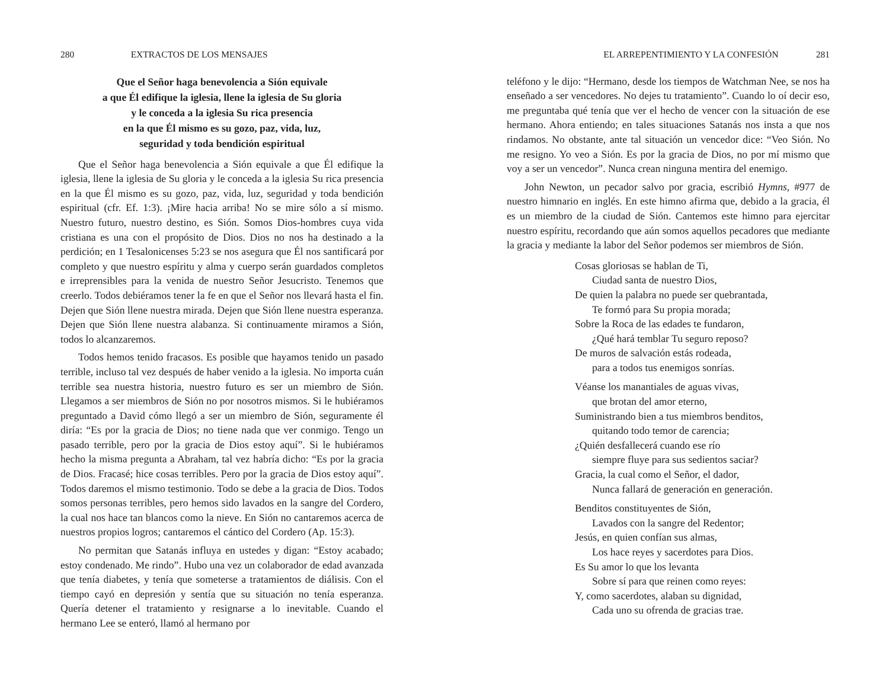280 EXTRACTOS DE LOS MENSAJES
Que el Señor haga benevolencia a Sión equivale
a que Él edifique la iglesia, llene la iglesia de Su gloria
y le conceda a la iglesia Su rica presencia
en la que Él mismo es su gozo, paz, vida, luz,
seguridad y toda bendición espiritual
Que el Señor haga benevolencia a Sión equivale a que Él edifique la iglesia, llene la iglesia de Su gloria y le conceda a la iglesia Su rica presencia en la que Él mismo es su gozo, paz, vida, luz, seguridad y toda bendición espiritual (cfr. Ef. 1:3). ¡Mire hacia arriba! No se mire sólo a sí mismo. Nuestro futuro, nuestro destino, es Sión. Somos Dios-hombres cuya vida cristiana es una con el propósito de Dios. Dios no nos ha destinado a la perdición; en 1 Tesalonicenses 5:23 se nos asegura que Él nos santificará por completo y que nuestro espíritu y alma y cuerpo serán guardados completos e irreprensibles para la venida de nuestro Señor Jesucristo. Tenemos que creerlo. Todos debiéramos tener la fe en que el Señor nos llevará hasta el fin. Dejen que Sión llene nuestra mirada. Dejen que Sión llene nuestra esperanza. Dejen que Sión llene nuestra alabanza. Si continuamente miramos a Sión, todos lo alcanzaremos.
Todos hemos tenido fracasos. Es posible que hayamos tenido un pasado terrible, incluso tal vez después de haber venido a la iglesia. No importa cuán terrible sea nuestra historia, nuestro futuro es ser un miembro de Sión. Llegamos a ser miembros de Sión no por nosotros mismos. Si le hubiéramos preguntado a David cómo llegó a ser un miembro de Sión, seguramente él diría: “Es por la gracia de Dios; no tiene nada que ver conmigo. Tengo un pasado terrible, pero por la gracia de Dios estoy aquí”. Si le hubiéramos hecho la misma pregunta a Abraham, tal vez habría dicho: “Es por la gracia de Dios. Fracasé; hice cosas terribles. Pero por la gracia de Dios estoy aquí”. Todos daremos el mismo testimonio. Todo se debe a la gracia de Dios. Todos somos personas terribles, pero hemos sido lavados en la sangre del Cordero, la cual nos hace tan blancos como la nieve. En Sión no cantaremos acerca de nuestros propios logros; cantaremos el cántico del Cordero (Ap. 15:3).
No permitan que Satanás influya en ustedes y digan: “Estoy acabado; estoy condenado. Me rindo”. Hubo una vez un colaborador de edad avanzada que tenía diabetes, y tenía que someterse a tratamientos de diálisis. Con el tiempo cayó en depresión y sentía que su situación no tenía esperanza. Quería detener el tratamiento y resignarse a lo inevitable. Cuando el hermano Lee se enteró, llamó al hermano por
EL ARREPENTIMIENTO Y LA CONFESIÓN 281
teléfono y le dijo: “Hermano, desde los tiempos de Watchman Nee, se nos ha enseñado a ser vencedores. No dejes tu tratamiento”. Cuando lo oí decir eso, me preguntaba qué tenía que ver el hecho de vencer con la situación de ese hermano. Ahora entiendo; en tales situaciones Satanás nos insta a que nos rindamos. No obstante, ante tal situación un vencedor dice: “Veo Sión. No me resigno. Yo veo a Sión. Es por la gracia de Dios, no por mí mismo que voy a ser un vencedor”. Nunca crean ninguna mentira del enemigo.
John Newton, un pecador salvo por gracia, escribió Hymns, #977 de nuestro himnario en inglés. En este himno afirma que, debido a la gracia, él es un miembro de la ciudad de Sión. Cantemos este himno para ejercitar nuestro espíritu, recordando que aún somos aquellos pecadores que mediante la gracia y mediante la labor del Señor podemos ser miembros de Sión.
Cosas gloriosas se hablan de Ti,
Ciudad santa de nuestro Dios,
De quien la palabra no puede ser quebrantada,
Te formó para Su propia morada;
Sobre la Roca de las edades te fundaron,
¿Qué hará temblar Tu seguro reposo?
De muros de salvación estás rodeada,
para a todos tus enemigos sonrías.
Véanse los manantiales de aguas vivas,
que brotan del amor eterno,
Suministrando bien a tus miembros benditos,
quitando todo temor de carencia;
¿Quién desfallecerá cuando ese río
siempre fluye para sus sedientos saciar?
Gracia, la cual como el Señor, el dador,
Nunca fallará de generación en generación.
Benditos constituyentes de Sión,
Lavados con la sangre del Redentor;
Jesús, en quien confían sus almas,
Los hace reyes y sacerdotes para Dios.
Es Su amor lo que los levanta
Sobre sí para que reinen como reyes:
Y, como sacerdotes, alaban su dignidad,
Cada uno su ofrenda de gracias trae.